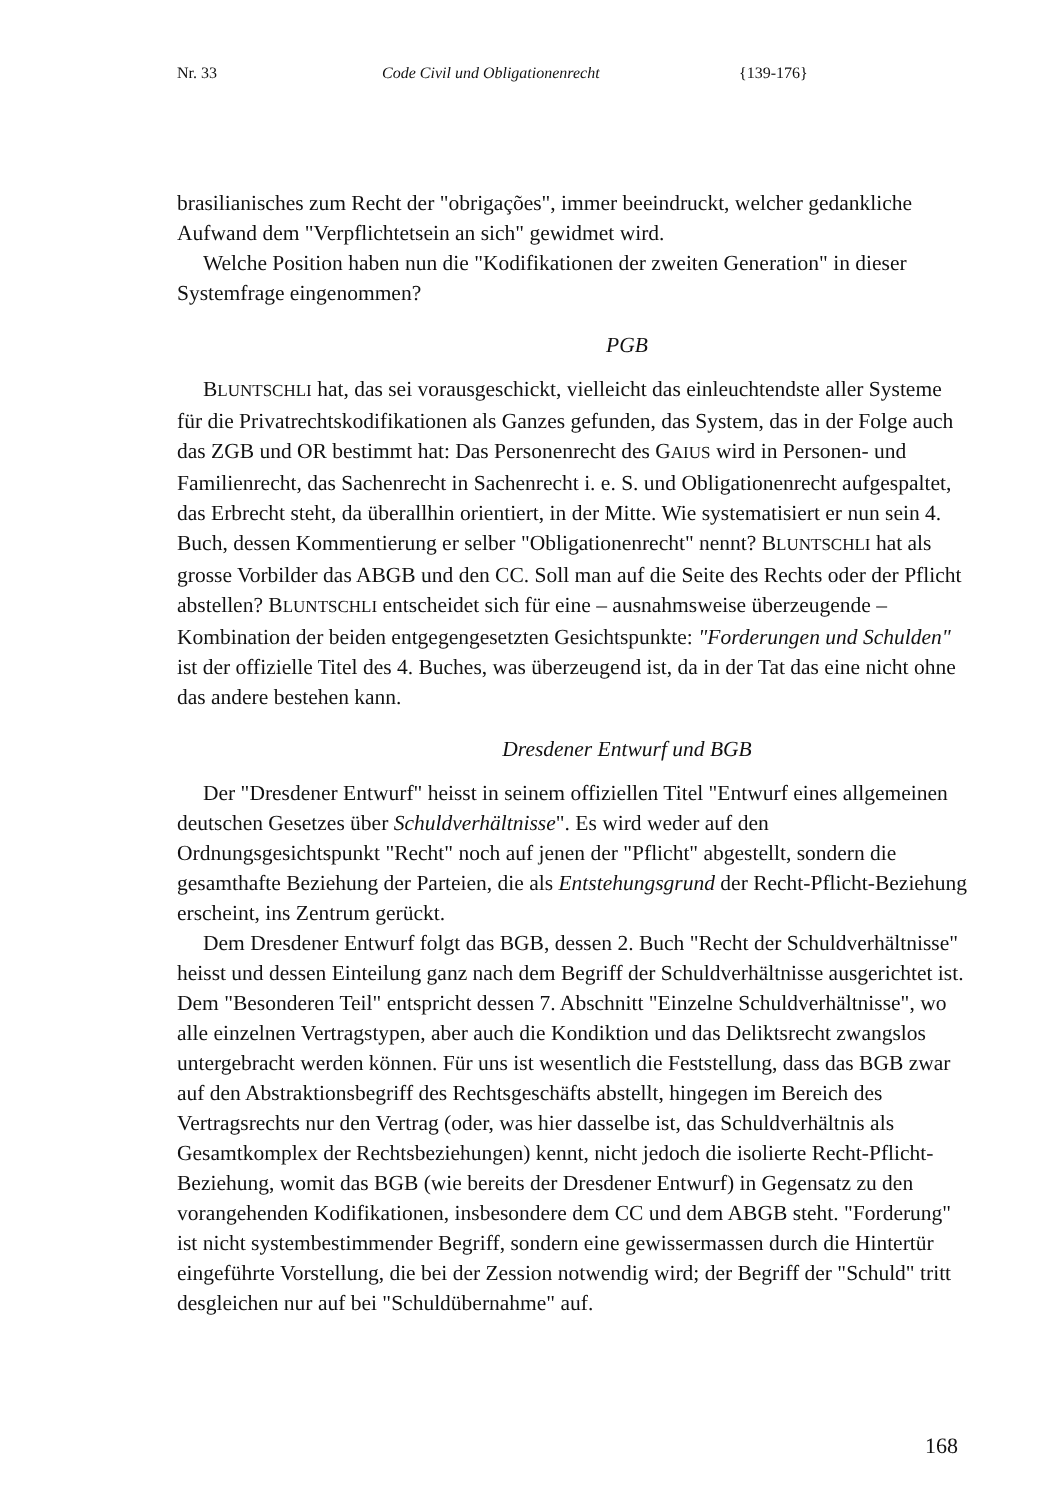Nr. 33 Code Civil und Obligationenrecht {139-176}
brasilianisches zum Recht der "obrigações", immer beeindruckt, welcher gedankliche Aufwand dem "Verpflichtetsein an sich" gewidmet wird.
Welche Position haben nun die "Kodifikationen der zweiten Generation" in dieser Systemfrage eingenommen?
PGB
BLUNTSCHLI hat, das sei vorausgeschickt, vielleicht das einleuchtendste aller Systeme für die Privatrechtskodifikationen als Ganzes gefunden, das System, das in der Folge auch das ZGB und OR bestimmt hat: Das Personenrecht des GAIUS wird in Personen- und Familienrecht, das Sachenrecht in Sachenrecht i. e. S. und Obligationenrecht aufgespaltet, das Erbrecht steht, da überallhin orientiert, in der Mitte. Wie systematisiert er nun sein 4. Buch, dessen Kommentierung er selber "Obligationenrecht" nennt? BLUNTSCHLI hat als grosse Vorbilder das ABGB und den CC. Soll man auf die Seite des Rechts oder der Pflicht abstellen? BLUNTSCHLI entscheidet sich für eine – ausnahmsweise überzeugende – Kombination der beiden entgegengesetzten Gesichtspunkte: "Forderungen und Schulden" ist der offizielle Titel des 4. Buches, was überzeugend ist, da in der Tat das eine nicht ohne das andere bestehen kann.
Dresdener Entwurf und BGB
Der "Dresdener Entwurf" heisst in seinem offiziellen Titel "Entwurf eines allgemeinen deutschen Gesetzes über Schuldverhältnisse". Es wird weder auf den Ordnungsgesichtspunkt "Recht" noch auf jenen der "Pflicht" abgestellt, sondern die gesamthafte Beziehung der Parteien, die als Entstehungsgrund der Recht-Pflicht-Beziehung erscheint, ins Zentrum gerückt.
Dem Dresdener Entwurf folgt das BGB, dessen 2. Buch "Recht der Schuldverhältnisse" heisst und dessen Einteilung ganz nach dem Begriff der Schuldverhältnisse ausgerichtet ist. Dem "Besonderen Teil" entspricht dessen 7. Abschnitt "Einzelne Schuldverhältnisse", wo alle einzelnen Vertragstypen, aber auch die Kondiktion und das Deliktsrecht zwangslos untergebracht werden können. Für uns ist wesentlich die Feststellung, dass das BGB zwar auf den Abstraktionsbegriff des Rechtsgeschäfts abstellt, hingegen im Bereich des Vertragsrechts nur den Vertrag (oder, was hier dasselbe ist, das Schuldverhältnis als Gesamtkomplex der Rechtsbeziehungen) kennt, nicht jedoch die isolierte Recht-Pflicht-Beziehung, womit das BGB (wie bereits der Dresdener Entwurf) in Gegensatz zu den vorangehenden Kodifikationen, insbesondere dem CC und dem ABGB steht. "Forderung" ist nicht systembestimmender Begriff, sondern eine gewissermassen durch die Hintertür eingeführte Vorstellung, die bei der Zession notwendig wird; der Begriff der "Schuld" tritt desgleichen nur auf bei "Schuldübernahme" auf.
168